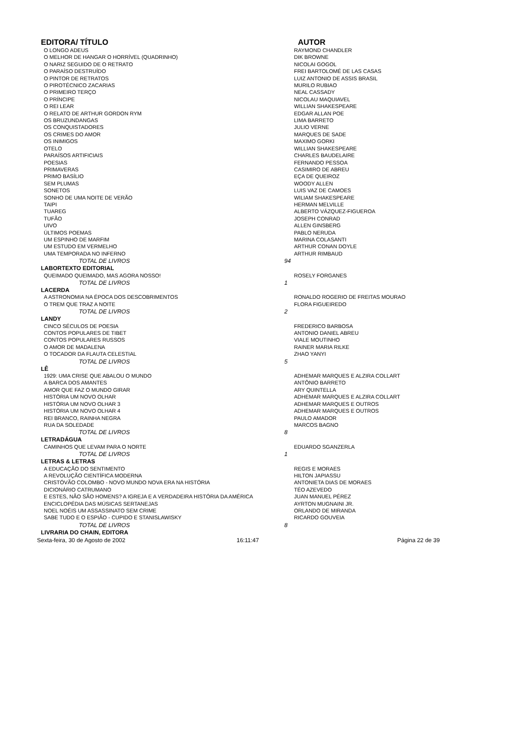| EDITORA/ TÍTULO | | AUTOR |
| --- | --- | --- |
| O LONGO ADEUS | | RAYMOND CHANDLER |
| O MELHOR DE HANGAR O HORRÍVEL (QUADRINHO) | | DIK BROWNE |
| O NARIZ SEGUIDO DE O RETRATO | | NICOLAI GOGOL |
| O PARAÍSO DESTRUÍDO | | FREI BARTOLOMÉ DE LAS CASAS |
| O PINTOR DE RETRATOS | | LUIZ ANTONIO DE ASSIS BRASIL |
| O PIROTÉCNICO ZACARIAS | | MURILO RUBIAO |
| O PRIMEIRO TERÇO | | NEAL CASSADY |
| O PRÍNCIPE | | NICOLAU MAQUIAVEL |
| O REI LEAR | | WILLIAN SHAKESPEARE |
| O RELATO DE ARTHUR GORDON RYM | | EDGAR ALLAN POE |
| OS BRUZUNDANGAS | | LIMA BARRETO |
| OS CONQUISTADORES | | JULIO VERNE |
| OS CRIMES DO AMOR | | MARQUES DE SADE |
| OS INIMIGOS | | MAXIMO GORKI |
| OTELO | | WILLIAN SHAKESPEARE |
| PARAÍSOS ARTIFICIAIS | | CHARLES BAUDELAIRE |
| POESIAS | | FERNANDO PESSOA |
| PRIMAVERAS | | CASIMIRO DE ABREU |
| PRIMO BASÍLIO | | EÇA DE QUEIROZ |
| SEM PLUMAS | | WOODY ALLEN |
| SONETOS | | LUIS VAZ DE CAMOES |
| SONHO DE UMA NOITE DE VERÃO | | WILIAM SHAKESPEARE |
| TAIPI | | HERMAN MELVILLE |
| TUAREG | | ALBERTO VÁZQUEZ-FIGUEROA |
| TUFÃO | | JOSEPH CONRAD |
| UIVO | | ALLEN GINSBERG |
| ÚLTIMOS POEMAS | | PABLO NERUDA |
| UM ESPINHO DE MARFIM | | MARINA COLASANTI |
| UM ESTUDO EM VERMELHO | | ARTHUR CONAN DOYLE |
| UMA TEMPORADA NO INFERNO | | ARTHUR RIMBAUD |
| TOTAL DE LIVROS | 94 | |
| LABORTEXTO EDITORIAL | | |
| QUEIMADO QUEIMADO, MAS AGORA NOSSO! | | ROSELY FORGANES |
| TOTAL DE LIVROS | 1 | |
| LACERDA | | |
| A ASTRONOMIA NA ÉPOCA DOS DESCOBRIMENTOS | | RONALDO ROGERIO DE FREITAS MOURAO |
| O TREM QUE TRAZ A NOITE | | FLORA FIGUEIREDO |
| TOTAL DE LIVROS | 2 | |
| LANDY | | |
| CINCO SÉCULOS DE POESIA | | FREDERICO BARBOSA |
| CONTOS POPULARES DE TIBET | | ANTONIO DANIEL ABREU |
| CONTOS POPULARES RUSSOS | | VIALE MOUTINHO |
| O AMOR DE MADALENA | | RAINER MARIA RILKE |
| O TOCADOR DA FLAUTA CELESTIAL | | ZHAO YANYI |
| TOTAL DE LIVROS | 5 | |
| LÊ | | |
| 1929: UMA CRISE QUE ABALOU O MUNDO | | ADHEMAR MARQUES E ALZIRA COLLART |
| A BARCA DOS AMANTES | | ANTÔNIO BARRETO |
| AMOR QUE FAZ O MUNDO GIRAR | | ARY QUINTELLA |
| HISTÓRIA UM NOVO OLHAR | | ADHEMAR MARQUES E ALZIRA COLLART |
| HISTÓRIA UM NOVO OLHAR 3 | | ADHEMAR MARQUES E OUTROS |
| HISTÓRIA UM NOVO OLHAR 4 | | ADHEMAR MARQUES E OUTROS |
| REI BRANCO, RAINHA NEGRA | | PAULO AMADOR |
| RUA DA SOLEDADE | | MARCOS BAGNO |
| TOTAL DE LIVROS | 8 | |
| LETRADÁGUA | | |
| CAMINHOS QUE LEVAM PARA O NORTE | | EDUARDO SGANZERLA |
| TOTAL DE LIVROS | 1 | |
| LETRAS & LETRAS | | |
| A EDUCAÇÃO DO SENTIMENTO | | REGIS E MORAES |
| A REVOLUÇÃO CIENTÍFICA MODERNA | | HILTON JAPIASSU |
| CRISTÓVÃO COLOMBO - NOVO MUNDO NOVA ERA NA HISTÓRIA | | ANTONIETA DIAS DE MORAES |
| DICIONÁRIO CATRUMANO | | TÉO AZEVEDO |
| E ESTES, NÃO SÃO HOMENS? A IGREJA E A VERDADEIRA HISTÓRIA DA AMÉRICA | | JUAN MANUEL PÉREZ |
| ENCICLOPÉDIA DAS MÚSICAS SERTANEJAS | | AYRTON MUGNAINI JR. |
| NOEL NOÉIS UM ASSASSINATO SEM CRIME | | ORLANDO DE MIRANDA |
| SABE TUDO E O ESPIÃO - CUPIDO E STANISLAWISKY | | RICARDO GOUVEIA |
| TOTAL DE LIVROS | 8 | |
| LIVRARIA DO CHAIN, EDITORA | | |
Sexta-feira, 30 de Agosto de 2002 16:11:47 Página 22 de 39